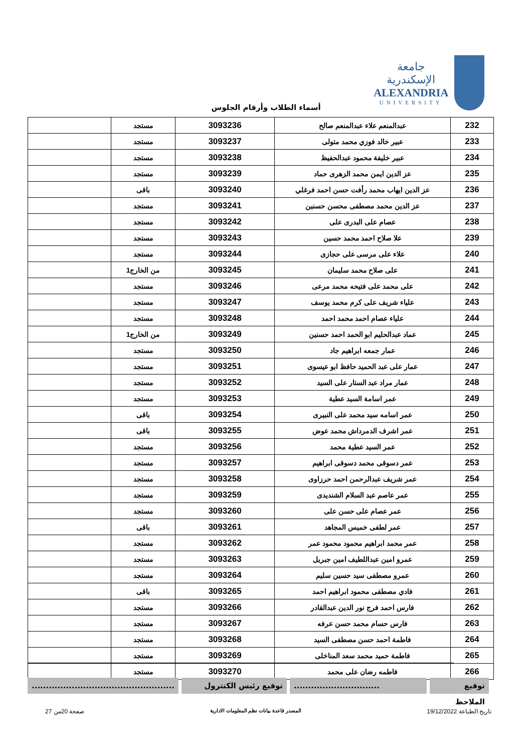جامعة الإسكندرية
ALEXANDRIA
UNIVERSITY
أسماء الطلاب وأرقام الجلوس
| 232 | عبدالمنعم علاء عبدالمنعم صالح | 3093236 | مستجد | |
| 233 | عبير خالد فوزي محمد متولى | 3093237 | مستجد | |
| 234 | عبير خليفة محمود عبدالحفيظ | 3093238 | مستجد | |
| 235 | عز الدين ايمن محمد الزهرى حماد | 3093239 | مستجد | |
| 236 | عز الدين ايهاب محمد رأفت حسن احمد فرغلي | 3093240 | باقى | |
| 237 | عز الدين محمد مصطفى محسن حسنين | 3093241 | مستجد | |
| 238 | عصام على البدرى على | 3093242 | مستجد | |
| 239 | علا صلاح احمد محمد حسين | 3093243 | مستجد | |
| 240 | علاء على مرسى على حجازى | 3093244 | مستجد | |
| 241 | على صلاح محمد سليمان | 3093245 | من الخارج1 | |
| 242 | على محمد على فتيحه محمد مرعى | 3093246 | مستجد | |
| 243 | علياء شريف على كرم محمد يوسف | 3093247 | مستجد | |
| 244 | علياء عصام احمد محمد احمد | 3093248 | مستجد | |
| 245 | عماد عبدالحليم ابو الحمد احمد حسنين | 3093249 | من الخارج1 | |
| 246 | عمار جمعه ابراهيم جاد | 3093250 | مستجد | |
| 247 | عمار على عبد الحميد حافظ ابو عيسوى | 3093251 | مستجد | |
| 248 | عمار مراد عبد الستار على السيد | 3093252 | مستجد | |
| 249 | عمر اسامة السيد عطية | 3093253 | مستجد | |
| 250 | عمر اسامه سيد محمد على النبيرى | 3093254 | باقى | |
| 251 | عمر اشرف الدمرداش محمد عوض | 3093255 | باقى | |
| 252 | عمر السيد عطية محمد | 3093256 | مستجد | |
| 253 | عمر دسوقى محمد دسوقى ابراهيم | 3093257 | مستجد | |
| 254 | عمر شريف عبدالرحمن احمد حرزاوى | 3093258 | مستجد | |
| 255 | عمر عاصم عبد السلام الشنديدى | 3093259 | مستجد | |
| 256 | عمر عصام على حسن على | 3093260 | مستجد | |
| 257 | عمر لطفى خميس المجاهد | 3093261 | باقى | |
| 258 | عمر محمد ابراهيم محمود محمود عمر | 3093262 | مستجد | |
| 259 | عمرو امين عبداللطيف امين جبريل | 3093263 | مستجد | |
| 260 | عمرو مصطفى سيد حسين سليم | 3093264 | مستجد | |
| 261 | فادي مصطفى محمود ابراهيم احمد | 3093265 | باقى | |
| 262 | فارس احمد فرج نور الدين عبدالقادر | 3093266 | مستجد | |
| 263 | فارس حسام محمد حسن عرفه | 3093267 | مستجد | |
| 264 | فاطمة احمد حسن مصطفى السيد | 3093268 | مستجد | |
| 265 | فاطمة حميد محمد سعد المناخلى | 3093269 | مستجد | |
| 266 | فاطمه رضان على محمد | 3093270 | مستجد | |
توقيع الملاحظ
..............................
توقيع رئيس الكنترول ..................................................
تاريخ الطباعة 19/12/2022 المصدر قاعدة بيانات نظم المعلومات الادارية صفحة 20من 27